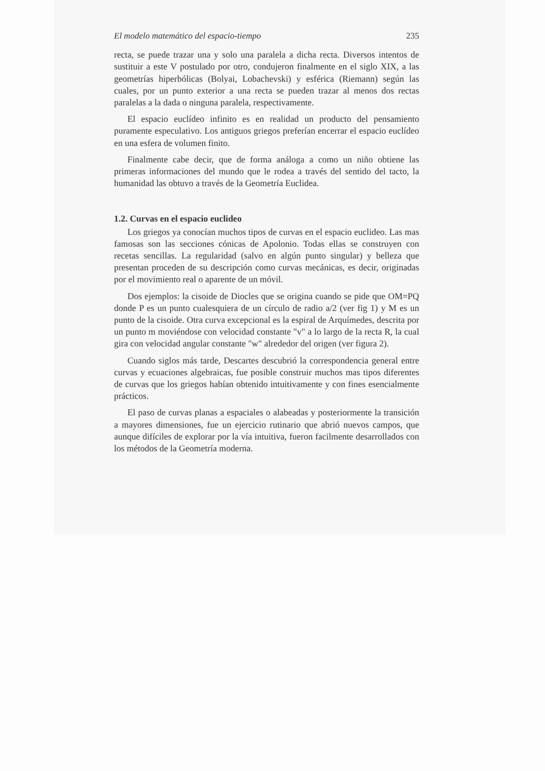El modelo matemático del espacio-tiempo 235
recta, se puede trazar una y solo una paralela a dicha recta. Diversos intentos de sustituir a este V postulado por otro, condujeron finalmente en el siglo XIX, a las geometrías hiperbólicas (Bolyai, Lobachevski) y esférica (Riemann) según las cuales, por un punto exterior a una recta se pueden trazar al menos dos rectas paralelas a la dada o ninguna paralela, respectivamente.
El espacio euclídeo infinito es en realidad un producto del pensamiento puramente especulativo. Los antiguos griegos preferían encerrar el espacio euclídeo en una esfera de volumen finito.
Finalmente cabe decir, que de forma análoga a como un niño obtiene las primeras informaciones del mundo que le rodea a través del sentido del tacto, la humanidad las obtuvo a través de la Geometría Euclidea.
1.2. Curvas en el espacio euclideo
Los griegos ya conocían muchos tipos de curvas en el espacio euclideo. Las mas famosas son las secciones cónicas de Apolonio. Todas ellas se construyen con recetas sencillas. La regularidad (salvo en algún punto singular) y belleza que presentan proceden de su descripción como curvas mecánicas, es decir, originadas por el movimiento real o aparente de un móvil.
Dos ejemplos: la cisoide de Diocles que se origina cuando se pide que OM=PQ donde P es un punto cualesquiera de un círculo de radio a/2 (ver fig 1) y M es un punto de la cisoide. Otra curva excepcional es la espiral de Arquímedes, descrita por un punto m moviéndose con velocidad constante "v" a lo largo de la recta R, la cual gira con velocidad angular constante "w" alrededor del origen (ver figura 2).
Cuando siglos más tarde, Descartes descubrió la correspondencia general entre curvas y ecuaciones algebraicas, fue posible construir muchos mas tipos diferentes de curvas que los griegos habían obtenido intuitivamente y con fines esencialmente prácticos.
El paso de curvas planas a espaciales o alabeadas y posteriormente la transición a mayores dimensiones, fue un ejercicio rutinario que abrió nuevos campos, que aunque difíciles de explorar por la vía intuitiva, fueron facilmente desarrollados con los métodos de la Geometría moderna.